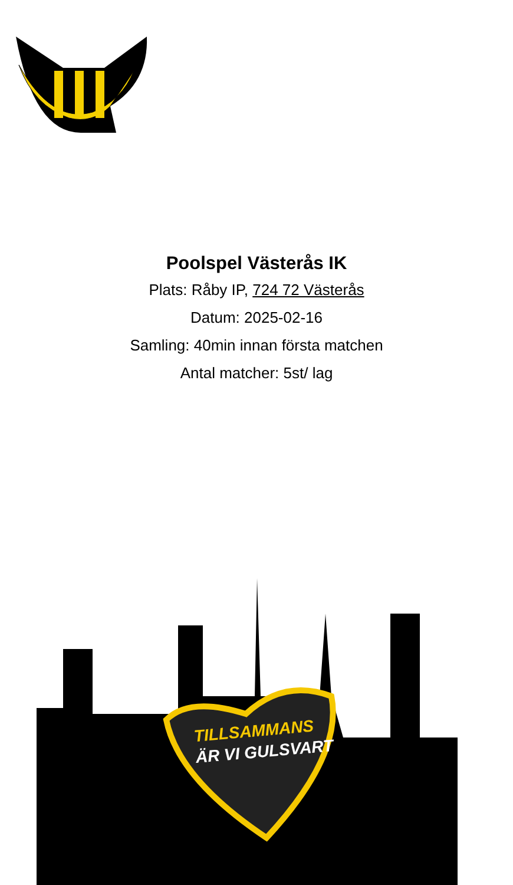Poolspel Västerås IK
Plats: Råby IP, 724 72 Västerås
Datum: 2025-02-16
Samling: 40min innan första matchen
Antal matcher: 5st/ lag
TILLSAMMANS
ÄR VI GULSVART